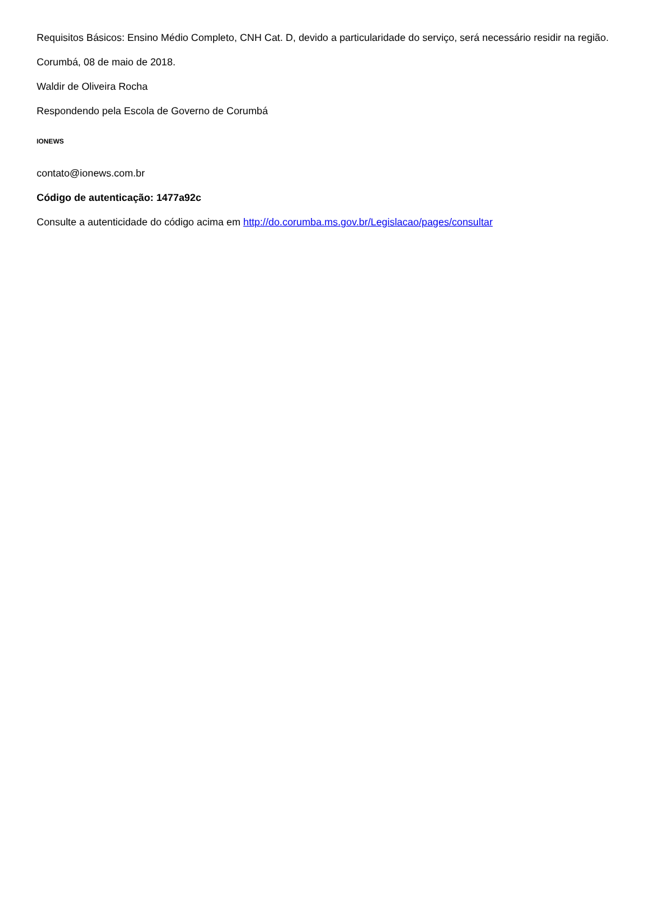Requisitos Básicos: Ensino Médio Completo, CNH Cat. D, devido a particularidade do serviço, será necessário residir na região.
Corumbá, 08 de maio de 2018.
Waldir de Oliveira Rocha
Respondendo pela Escola de Governo de Corumbá
IONEWS
contato@ionews.com.br
Código de autenticação: 1477a92c
Consulte a autenticidade do código acima em http://do.corumba.ms.gov.br/Legislacao/pages/consultar